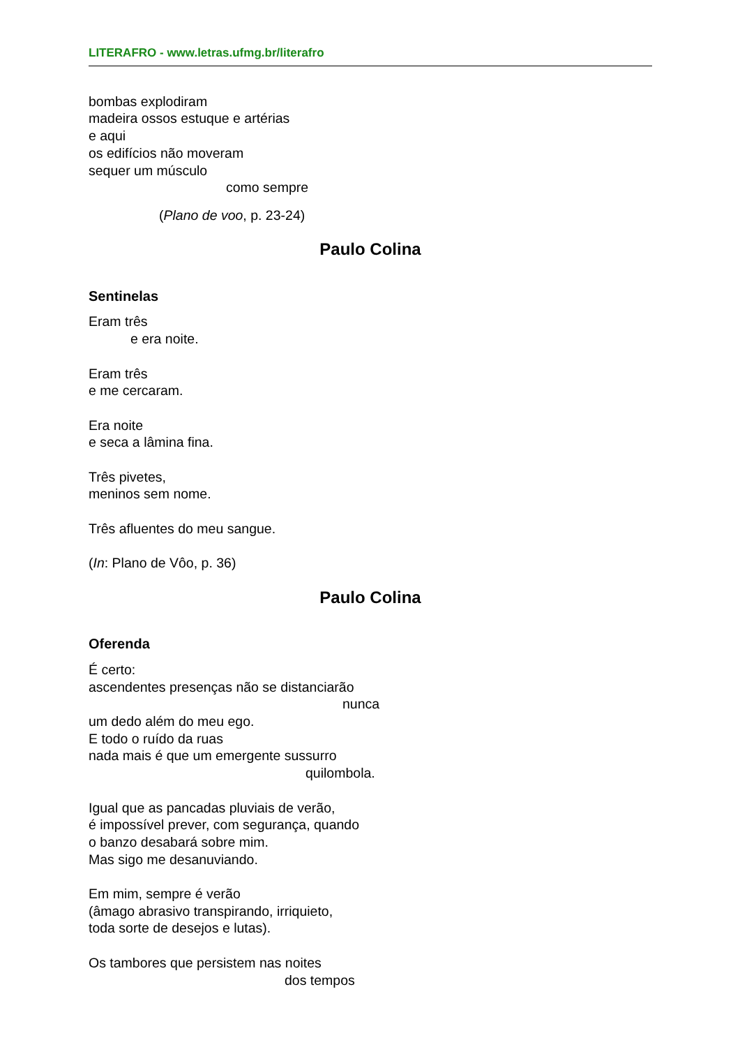LITERAFRO - www.letras.ufmg.br/literafro
bombas explodiram
madeira ossos estuque e artérias
e aqui
os edifícios não moveram
sequer um músculo
como sempre
(Plano de voo, p. 23-24)
Paulo Colina
Sentinelas
Eram três
e era noite.
Eram três
e me cercaram.
Era noite
e seca a lâmina fina.
Três pivetes,
meninos sem nome.
Três afluentes do meu sangue.
(In: Plano de Vôo, p. 36)
Paulo Colina
Oferenda
É certo:
ascendentes presenças não se distanciarão
nunca
um dedo além do meu ego.
E todo o ruído da ruas
nada mais é que um emergente sussurro
quilombola.
Igual que as pancadas pluviais de verão,
é impossível prever, com segurança, quando
o banzo desabará sobre mim.
Mas sigo me desanuviando.
Em mim, sempre é verão
(âmago abrasivo transpirando, irriquieto,
toda sorte de desejos e lutas).
Os tambores que persistem nas noites
dos tempos